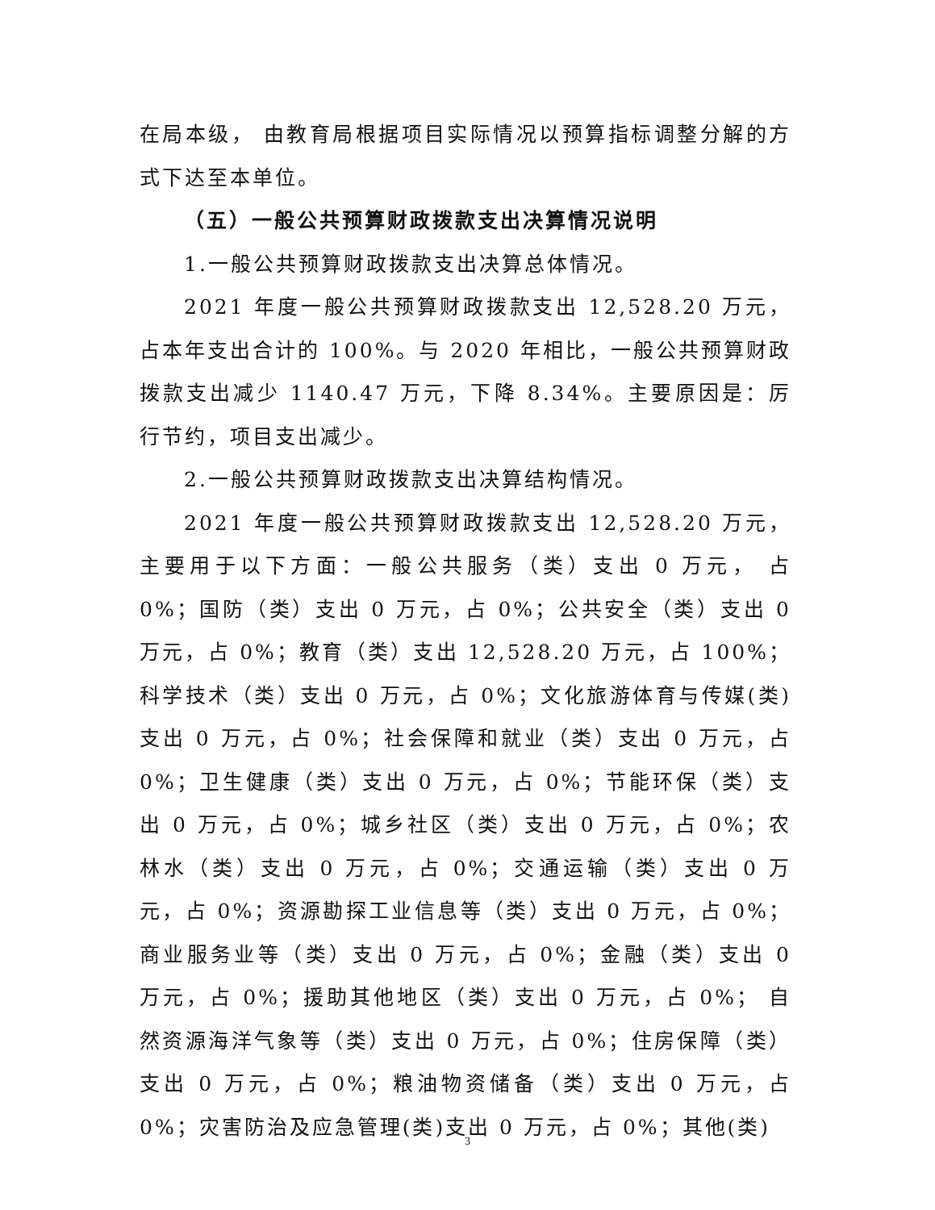在局本级， 由教育局根据项目实际情况以预算指标调整分解的方式下达至本单位。
（五）一般公共预算财政拨款支出决算情况说明
1.一般公共预算财政拨款支出决算总体情况。
2021 年度一般公共预算财政拨款支出 12,528.20 万元，占本年支出合计的 100%。与 2020 年相比，一般公共预算财政拨款支出减少 1140.47 万元，下降 8.34%。主要原因是：厉行节约，项目支出减少。
2.一般公共预算财政拨款支出决算结构情况。
2021 年度一般公共预算财政拨款支出 12,528.20 万元，主要用于以下方面：一般公共服务（类）支出 0 万元， 占 0%；国防（类）支出 0 万元，占 0%；公共安全（类）支出 0 万元，占 0%；教育（类）支出 12,528.20 万元，占 100%；科学技术（类）支出 0 万元，占 0%；文化旅游体育与传媒(类)支出 0 万元，占 0%；社会保障和就业（类）支出 0 万元，占 0%；卫生健康（类）支出 0 万元，占 0%；节能环保（类）支出 0 万元，占 0%；城乡社区（类）支出 0 万元，占 0%；农林水（类）支出 0 万元，占 0%；交通运输（类）支出 0 万元，占 0%；资源勘探工业信息等（类）支出 0 万元，占 0%；商业服务业等（类）支出 0 万元，占 0%；金融（类）支出 0 万元，占 0%；援助其他地区（类）支出 0 万元，占 0%； 自然资源海洋气象等（类）支出 0 万元，占 0%；住房保障（类）支出 0 万元，占 0%；粮油物资储备（类）支出 0 万元，占 0%；灾害防治及应急管理(类)支出 0 万元，占 0%；其他(类)
3